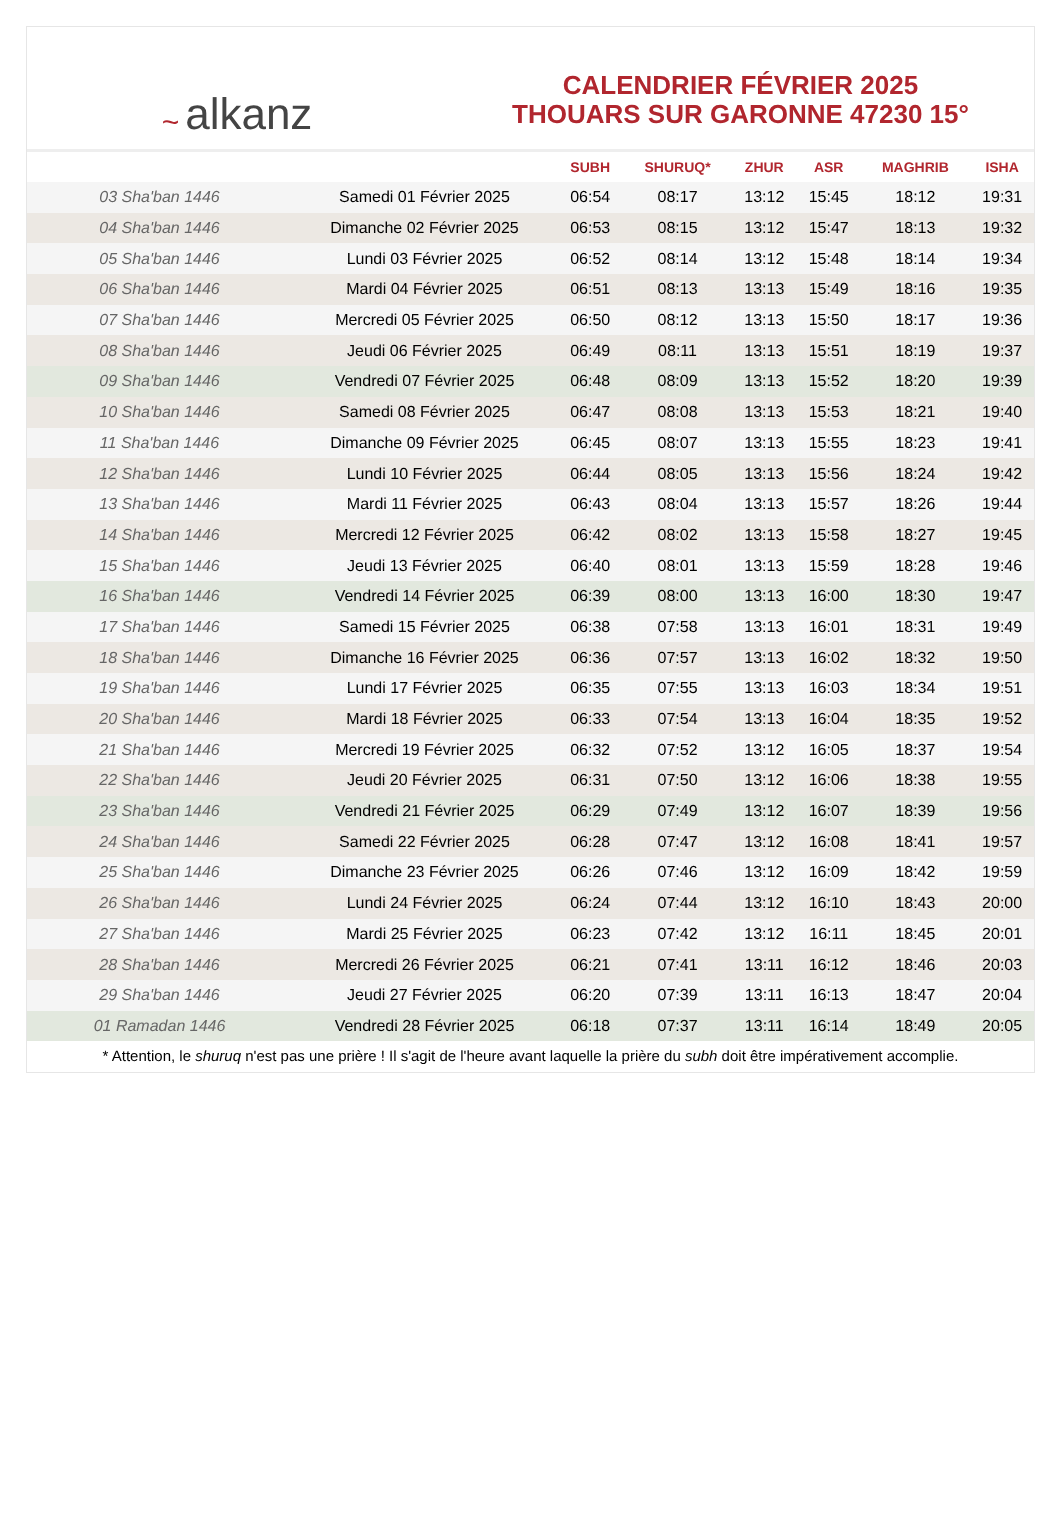~ alkanz
CALENDRIER FÉVRIER 2025
THOUARS SUR GARONNE 47230 15°
| | | SUBH | SHURUQ* | ZHUR | ASR | MAGHRIB | ISHA |
| --- | --- | --- | --- | --- | --- | --- | --- |
| 03 Sha'ban 1446 | Samedi 01 Février 2025 | 06:54 | 08:17 | 13:12 | 15:45 | 18:12 | 19:31 |
| 04 Sha'ban 1446 | Dimanche 02 Février 2025 | 06:53 | 08:15 | 13:12 | 15:47 | 18:13 | 19:32 |
| 05 Sha'ban 1446 | Lundi 03 Février 2025 | 06:52 | 08:14 | 13:12 | 15:48 | 18:14 | 19:34 |
| 06 Sha'ban 1446 | Mardi 04 Février 2025 | 06:51 | 08:13 | 13:13 | 15:49 | 18:16 | 19:35 |
| 07 Sha'ban 1446 | Mercredi 05 Février 2025 | 06:50 | 08:12 | 13:13 | 15:50 | 18:17 | 19:36 |
| 08 Sha'ban 1446 | Jeudi 06 Février 2025 | 06:49 | 08:11 | 13:13 | 15:51 | 18:19 | 19:37 |
| 09 Sha'ban 1446 | Vendredi 07 Février 2025 | 06:48 | 08:09 | 13:13 | 15:52 | 18:20 | 19:39 |
| 10 Sha'ban 1446 | Samedi 08 Février 2025 | 06:47 | 08:08 | 13:13 | 15:53 | 18:21 | 19:40 |
| 11 Sha'ban 1446 | Dimanche 09 Février 2025 | 06:45 | 08:07 | 13:13 | 15:55 | 18:23 | 19:41 |
| 12 Sha'ban 1446 | Lundi 10 Février 2025 | 06:44 | 08:05 | 13:13 | 15:56 | 18:24 | 19:42 |
| 13 Sha'ban 1446 | Mardi 11 Février 2025 | 06:43 | 08:04 | 13:13 | 15:57 | 18:26 | 19:44 |
| 14 Sha'ban 1446 | Mercredi 12 Février 2025 | 06:42 | 08:02 | 13:13 | 15:58 | 18:27 | 19:45 |
| 15 Sha'ban 1446 | Jeudi 13 Février 2025 | 06:40 | 08:01 | 13:13 | 15:59 | 18:28 | 19:46 |
| 16 Sha'ban 1446 | Vendredi 14 Février 2025 | 06:39 | 08:00 | 13:13 | 16:00 | 18:30 | 19:47 |
| 17 Sha'ban 1446 | Samedi 15 Février 2025 | 06:38 | 07:58 | 13:13 | 16:01 | 18:31 | 19:49 |
| 18 Sha'ban 1446 | Dimanche 16 Février 2025 | 06:36 | 07:57 | 13:13 | 16:02 | 18:32 | 19:50 |
| 19 Sha'ban 1446 | Lundi 17 Février 2025 | 06:35 | 07:55 | 13:13 | 16:03 | 18:34 | 19:51 |
| 20 Sha'ban 1446 | Mardi 18 Février 2025 | 06:33 | 07:54 | 13:13 | 16:04 | 18:35 | 19:52 |
| 21 Sha'ban 1446 | Mercredi 19 Février 2025 | 06:32 | 07:52 | 13:12 | 16:05 | 18:37 | 19:54 |
| 22 Sha'ban 1446 | Jeudi 20 Février 2025 | 06:31 | 07:50 | 13:12 | 16:06 | 18:38 | 19:55 |
| 23 Sha'ban 1446 | Vendredi 21 Février 2025 | 06:29 | 07:49 | 13:12 | 16:07 | 18:39 | 19:56 |
| 24 Sha'ban 1446 | Samedi 22 Février 2025 | 06:28 | 07:47 | 13:12 | 16:08 | 18:41 | 19:57 |
| 25 Sha'ban 1446 | Dimanche 23 Février 2025 | 06:26 | 07:46 | 13:12 | 16:09 | 18:42 | 19:59 |
| 26 Sha'ban 1446 | Lundi 24 Février 2025 | 06:24 | 07:44 | 13:12 | 16:10 | 18:43 | 20:00 |
| 27 Sha'ban 1446 | Mardi 25 Février 2025 | 06:23 | 07:42 | 13:12 | 16:11 | 18:45 | 20:01 |
| 28 Sha'ban 1446 | Mercredi 26 Février 2025 | 06:21 | 07:41 | 13:11 | 16:12 | 18:46 | 20:03 |
| 29 Sha'ban 1446 | Jeudi 27 Février 2025 | 06:20 | 07:39 | 13:11 | 16:13 | 18:47 | 20:04 |
| 01 Ramadan 1446 | Vendredi 28 Février 2025 | 06:18 | 07:37 | 13:11 | 16:14 | 18:49 | 20:05 |
* Attention, le shuruq n'est pas une prière ! Il s'agit de l'heure avant laquelle la prière du subh doit être impérativement accomplie.